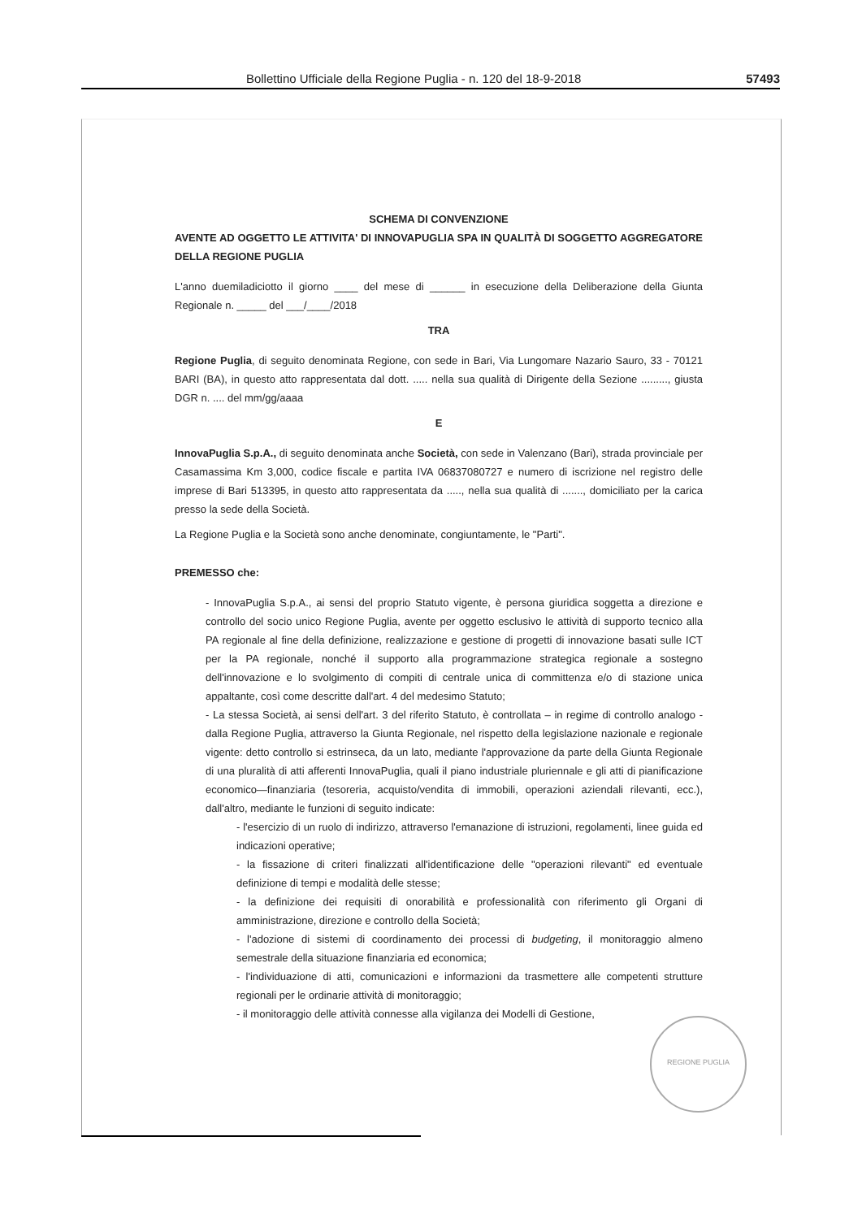Bollettino Ufficiale della Regione Puglia - n. 120 del 18-9-2018 57493
SCHEMA DI CONVENZIONE
AVENTE AD OGGETTO LE ATTIVITA' DI INNOVAPUGLIA SPA IN QUALITÀ DI SOGGETTO AGGREGATORE DELLA REGIONE PUGLIA
L'anno duemiladiciotto il giorno ____ del mese di ______ in esecuzione della Deliberazione della Giunta Regionale n. _____ del ___/____/2018
TRA
Regione Puglia, di seguito denominata Regione, con sede in Bari, Via Lungomare Nazario Sauro, 33 - 70121 BARI (BA), in questo atto rappresentata dal dott. ..... nella sua qualità di Dirigente della Sezione ........., giusta DGR n. .... del mm/gg/aaaa
E
InnovaPuglia S.p.A., di seguito denominata anche Società, con sede in Valenzano (Bari), strada provinciale per Casamassima Km 3,000, codice fiscale e partita IVA 06837080727 e numero di iscrizione nel registro delle imprese di Bari 513395, in questo atto rappresentata da ....., nella sua qualità di ......., domiciliato per la carica presso la sede della Società.
La Regione Puglia e la Società sono anche denominate, congiuntamente, le "Parti".
PREMESSO che:
- InnovaPuglia S.p.A., ai sensi del proprio Statuto vigente, è persona giuridica soggetta a direzione e controllo del socio unico Regione Puglia, avente per oggetto esclusivo le attività di supporto tecnico alla PA regionale al fine della definizione, realizzazione e gestione di progetti di innovazione basati sulle ICT per la PA regionale, nonché il supporto alla programmazione strategica regionale a sostegno dell'innovazione e lo svolgimento di compiti di centrale unica di committenza e/o di stazione unica appaltante, così come descritte dall'art. 4 del medesimo Statuto;
- La stessa Società, ai sensi dell'art. 3 del riferito Statuto, è controllata – in regime di controllo analogo - dalla Regione Puglia, attraverso la Giunta Regionale, nel rispetto della legislazione nazionale e regionale vigente: detto controllo si estrinseca, da un lato, mediante l'approvazione da parte della Giunta Regionale di una pluralità di atti afferenti InnovaPuglia, quali il piano industriale pluriennale e gli atti di pianificazione economico—finanziaria (tesoreria, acquisto/vendita di immobili, operazioni aziendali rilevanti, ecc.), dall'altro, mediante le funzioni di seguito indicate:
- l'esercizio di un ruolo di indirizzo, attraverso l'emanazione di istruzioni, regolamenti, linee guida ed indicazioni operative;
- la fissazione di criteri finalizzati all'identificazione delle "operazioni rilevanti" ed eventuale definizione di tempi e modalità delle stesse;
- la definizione dei requisiti di onorabilità e professionalità con riferimento gli Organi di amministrazione, direzione e controllo della Società;
- l'adozione di sistemi di coordinamento dei processi di budgeting, il monitoraggio almeno semestrale della situazione finanziaria ed economica;
- l'individuazione di atti, comunicazioni e informazioni da trasmettere alle competenti strutture regionali per le ordinarie attività di monitoraggio;
- il monitoraggio delle attività connesse alla vigilanza dei Modelli di Gestione,
REGIONE PUGLIA